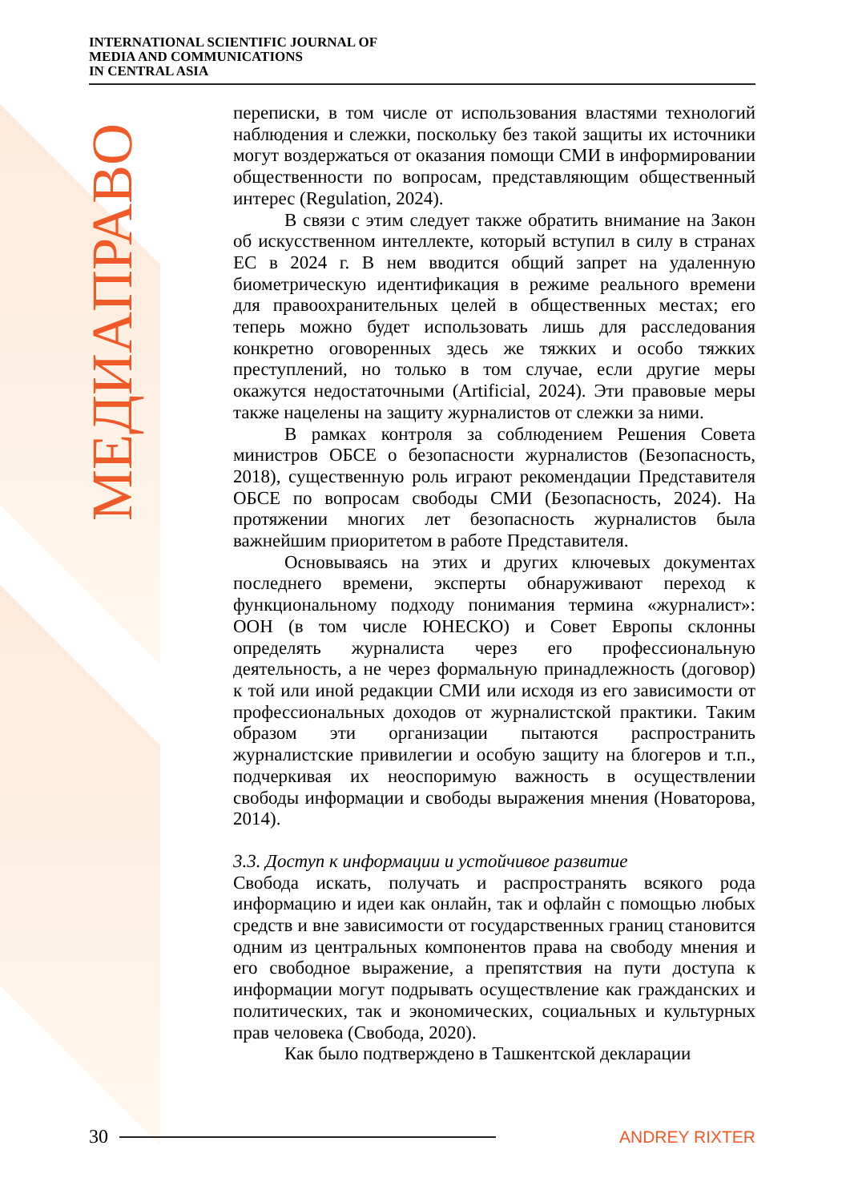INTERNATIONAL SCIENTIFIC JOURNAL OF
MEDIA AND COMMUNICATIONS
IN CENTRAL ASIA
МЕДИАПРАВО
переписки, в том числе от использования властями технологий наблюдения и слежки, поскольку без такой защиты их источники могут воздержаться от оказания помощи СМИ в информировании общественности по вопросам, представляющим общественный интерес (Regulation, 2024).
В связи с этим следует также обратить внимание на Закон об искусственном интеллекте, который вступил в силу в странах ЕС в 2024 г. В нем вводится общий запрет на удаленную биометрическую идентификация в режиме реального времени для правоохранительных целей в общественных местах; его теперь можно будет использовать лишь для расследования конкретно оговоренных здесь же тяжких и особо тяжких преступлений, но только в том случае, если другие меры окажутся недостаточными (Artificial, 2024). Эти правовые меры также нацелены на защиту журналистов от слежки за ними.
В рамках контроля за соблюдением Решения Совета министров ОБСЕ о безопасности журналистов (Безопасность, 2018), существенную роль играют рекомендации Представителя ОБСЕ по вопросам свободы СМИ (Безопасность, 2024). На протяжении многих лет безопасность журналистов была важнейшим приоритетом в работе Представителя.
Основываясь на этих и других ключевых документах последнего времени, эксперты обнаруживают переход к функциональному подходу понимания термина «журналист»: ООН (в том числе ЮНЕСКО) и Совет Европы склонны определять журналиста через его профессиональную деятельность, а не через формальную принадлежность (договор) к той или иной редакции СМИ или исходя из его зависимости от профессиональных доходов от журналистской практики. Таким образом эти организации пытаются распространить журналистские привилегии и особую защиту на блогеров и т.п., подчеркивая их неоспоримую важность в осуществлении свободы информации и свободы выражения мнения (Новаторова, 2014).
3.3. Доступ к информации и устойчивое развитие
Свобода искать, получать и распространять всякого рода информацию и идеи как онлайн, так и офлайн с помощью любых средств и вне зависимости от государственных границ становится одним из центральных компонентов права на свободу мнения и его свободное выражение, а препятствия на пути доступа к информации могут подрывать осуществление как гражданских и политических, так и экономических, социальных и культурных прав человека (Свобода, 2020).
Как было подтверждено в Ташкентской декларации
30 ANDREY RIXTER